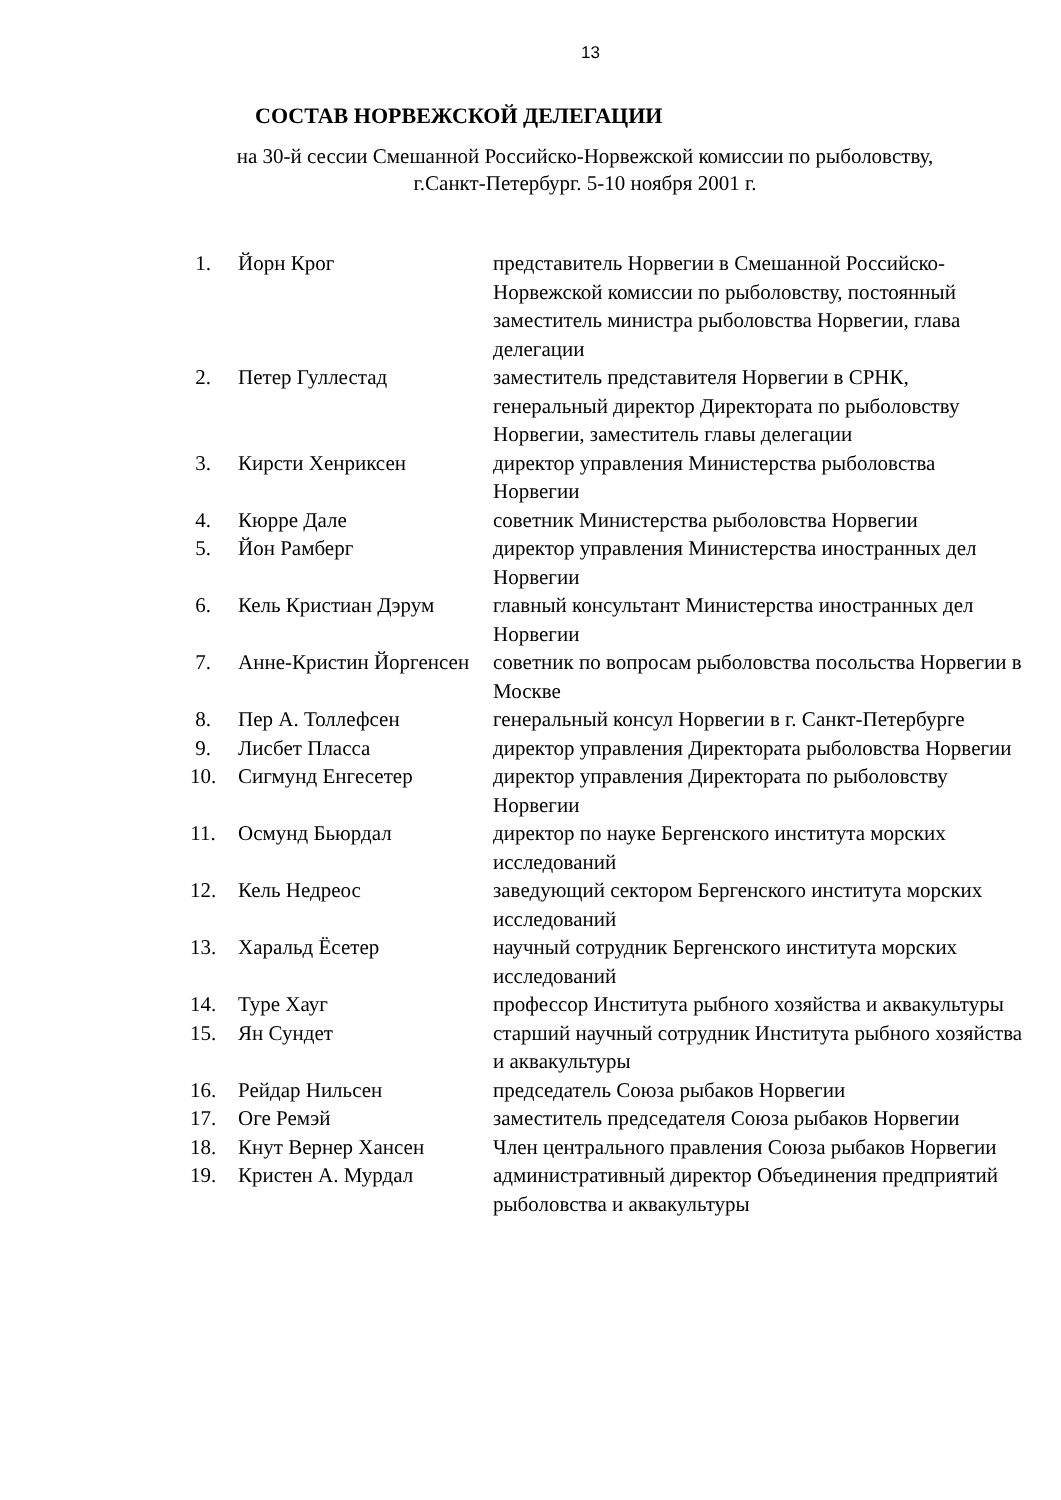13
СОСТАВ НОРВЕЖСКОЙ ДЕЛЕГАЦИИ
на 30-й сессии Смешанной Российско-Норвежской комиссии по рыболовству,
г.Санкт-Петербург. 5-10 ноября 2001 г.
| 1. | Йорн Крог | представитель Норвегии в Смешанной Российско-Норвежской комиссии по рыболовству, постоянный заместитель министра рыболовства Норвегии, глава делегации |
| 2. | Петер Гуллестад | заместитель представителя Норвегии в СРНК, генеральный директор Директората по рыболовству Норвегии, заместитель главы делегации |
| 3. | Кирсти Хенриксен | директор управления Министерства рыболовства Норвегии |
| 4. | Кюрре Дале | советник Министерства рыболовства Норвегии |
| 5. | Йон Рамберг | директор управления Министерства иностранных дел Норвегии |
| 6. | Кель Кристиан Дэрум | главный консультант Министерства иностранных дел Норвегии |
| 7. | Анне-Кристин Йоргенсен | советник по вопросам рыболовства посольства Норвегии в Москве |
| 8. | Пер А. Толлефсен | генеральный консул Норвегии в г. Санкт-Петербурге |
| 9. | Лисбет Пласса | директор управления Директората рыболовства Норвегии |
| 10. | Сигмунд Енгесетер | директор управления Директората по рыболовству Норвегии |
| 11. | Осмунд Бьюрдал | директор по науке Бергенского института морских исследований |
| 12. | Кель Недреос | заведующий сектором Бергенского института морских исследований |
| 13. | Харальд Ёсетер | научный сотрудник Бергенского института морских исследований |
| 14. | Туре Хауг | профессор Института рыбного хозяйства и аквакультуры |
| 15. | Ян Сундет | старший научный сотрудник Института рыбного хозяйства и аквакультуры |
| 16. | Рейдар Нильсен | председатель Союза рыбаков Норвегии |
| 17. | Оге Ремэй | заместитель председателя Союза рыбаков Норвегии |
| 18. | Кнут Вернер Хансен | Член центрального правления Союза рыбаков Норвегии |
| 19. | Кристен А. Мурдал | административный директор Объединения предприятий рыболовства и аквакультуры |